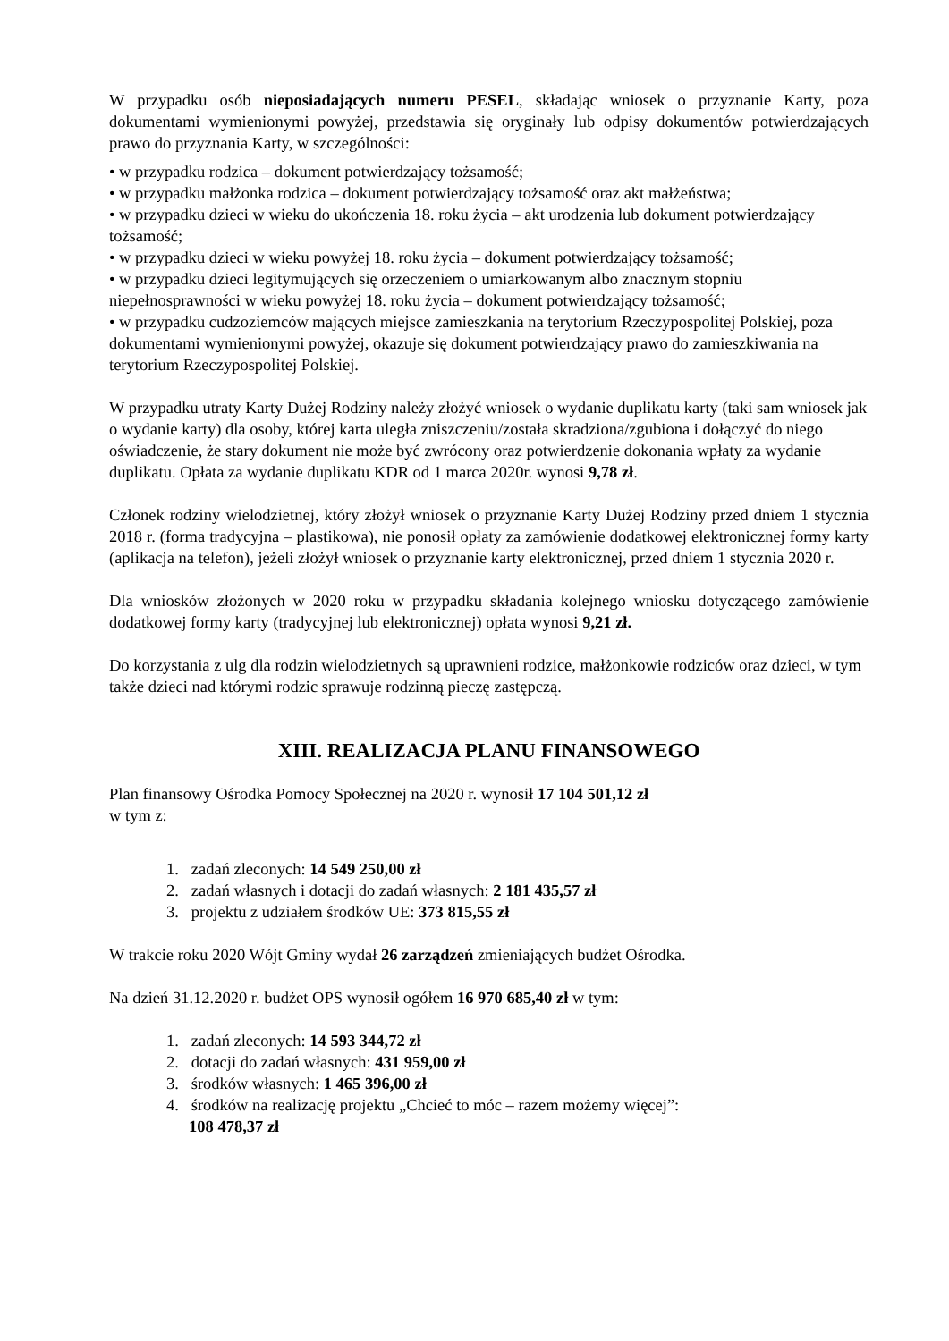W przypadku osób nieposiadających numeru PESEL, składając wniosek o przyznanie Karty, poza dokumentami wymienionymi powyżej, przedstawia się oryginały lub odpisy dokumentów potwierdzających prawo do przyznania Karty, w szczególności:
• w przypadku rodzica – dokument potwierdzający tożsamość;
• w przypadku małżonka rodzica – dokument potwierdzający tożsamość oraz akt małżeństwa;
• w przypadku dzieci w wieku do ukończenia 18. roku życia – akt urodzenia lub dokument potwierdzający tożsamość;
• w przypadku dzieci w wieku powyżej 18. roku życia – dokument potwierdzający tożsamość;
• w przypadku dzieci legitymujących się orzeczeniem o umiarkowanym albo znacznym stopniu niepełnosprawności w wieku powyżej 18. roku życia – dokument potwierdzający tożsamość;
• w przypadku cudzoziemców mających miejsce zamieszkania na terytorium Rzeczypospolitej Polskiej, poza dokumentami wymienionymi powyżej, okazuje się dokument potwierdzający prawo do zamieszkiwania na terytorium Rzeczypospolitej Polskiej.
W przypadku utraty Karty Dużej Rodziny należy złożyć wniosek o wydanie duplikatu karty (taki sam wniosek jak o wydanie karty) dla osoby, której karta uległa zniszczeniu/została skradziona/zgubiona i dołączyć do niego oświadczenie, że stary dokument nie może być zwrócony oraz potwierdzenie dokonania wpłaty za wydanie duplikatu. Opłata za wydanie duplikatu KDR od 1 marca 2020r. wynosi 9,78 zł.
Członek rodziny wielodzietnej, który złożył wniosek o przyznanie Karty Dużej Rodziny przed dniem 1 stycznia 2018 r. (forma tradycyjna – plastikowa), nie ponosił opłaty za zamówienie dodatkowej elektronicznej formy karty (aplikacja na telefon), jeżeli złożył wniosek o przyznanie karty elektronicznej, przed dniem 1 stycznia 2020 r.
Dla wniosków złożonych w 2020 roku w przypadku składania kolejnego wniosku dotyczącego zamówienie dodatkowej formy karty (tradycyjnej lub elektronicznej) opłata wynosi 9,21 zł.
Do korzystania z ulg dla rodzin wielodzietnych są uprawnieni rodzice, małżonkowie rodziców oraz dzieci, w tym także dzieci nad którymi rodzic sprawuje rodzinną pieczę zastępczą.
XIII. REALIZACJA PLANU FINANSOWEGO
Plan finansowy Ośrodka Pomocy Społecznej na 2020 r. wynosił 17 104 501,12 zł
w tym z:
1. zadań zleconych: 14 549 250,00 zł
2. zadań własnych i dotacji do zadań własnych: 2 181 435,57 zł
3. projektu z udziałem środków UE: 373 815,55 zł
W trakcie roku 2020 Wójt Gminy wydał 26 zarządzeń zmieniających budżet Ośrodka.
Na dzień 31.12.2020 r. budżet OPS wynosił ogółem 16 970 685,40 zł w tym:
1. zadań zleconych: 14 593 344,72 zł
2. dotacji do zadań własnych: 431 959,00 zł
3. środków własnych: 1 465 396,00 zł
4. środków na realizację projektu „Chcieć to móc – razem możemy więcej”:
108 478,37 zł